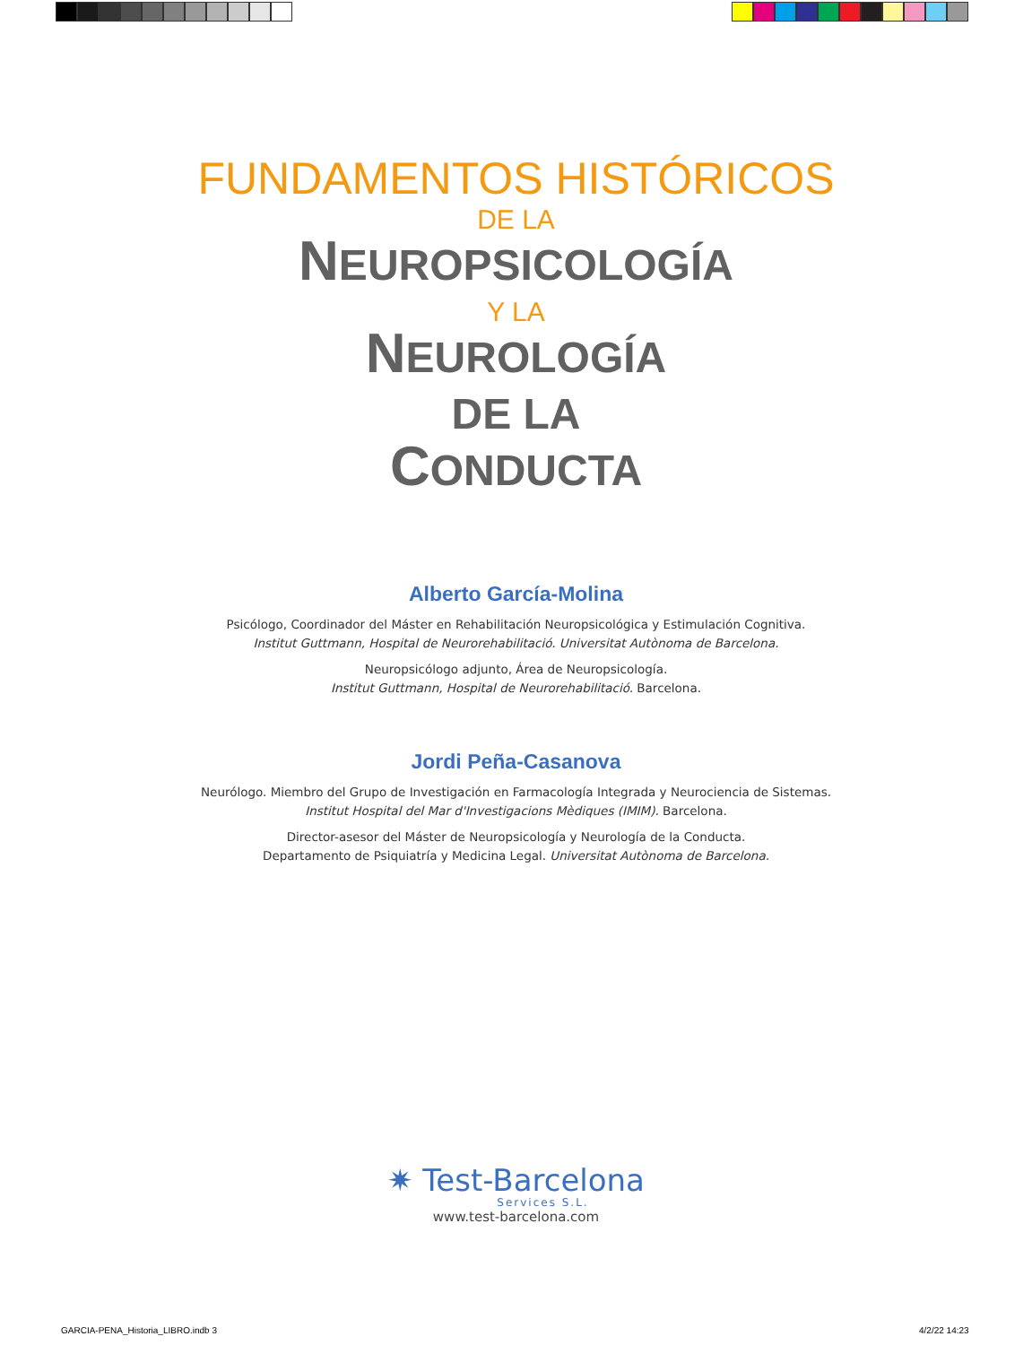FUNDAMENTOS HISTÓRICOS
DE LA
NEUROPSICOLOGÍA
Y LA
NEUROLOGÍA
DE LA
CONDUCTA
Alberto García-Molina
Psicólogo, Coordinador del Máster en Rehabilitación Neuropsicológica y Estimulación Cognitiva.
Institut Guttmann, Hospital de Neurorehabilitació. Universitat Autònoma de Barcelona.
Neuropsicólogo adjunto, Área de Neuropsicología.
Institut Guttmann, Hospital de Neurorehabilitació. Barcelona.
Jordi Peña-Casanova
Neurólogo. Miembro del Grupo de Investigación en Farmacología Integrada y Neurociencia de Sistemas.
Institut Hospital del Mar d'Investigacions Mèdiques (IMIM). Barcelona.
Director-asesor del Máster de Neuropsicología y Neurología de la Conducta.
Departamento de Psiquiatría y Medicina Legal. Universitat Autònoma de Barcelona.
✷ Test-Barcelona
Services S.L.
www.test-barcelona.com
GARCIA-PENA_Historia_LIBRO.indb 3
4/2/22 14:23